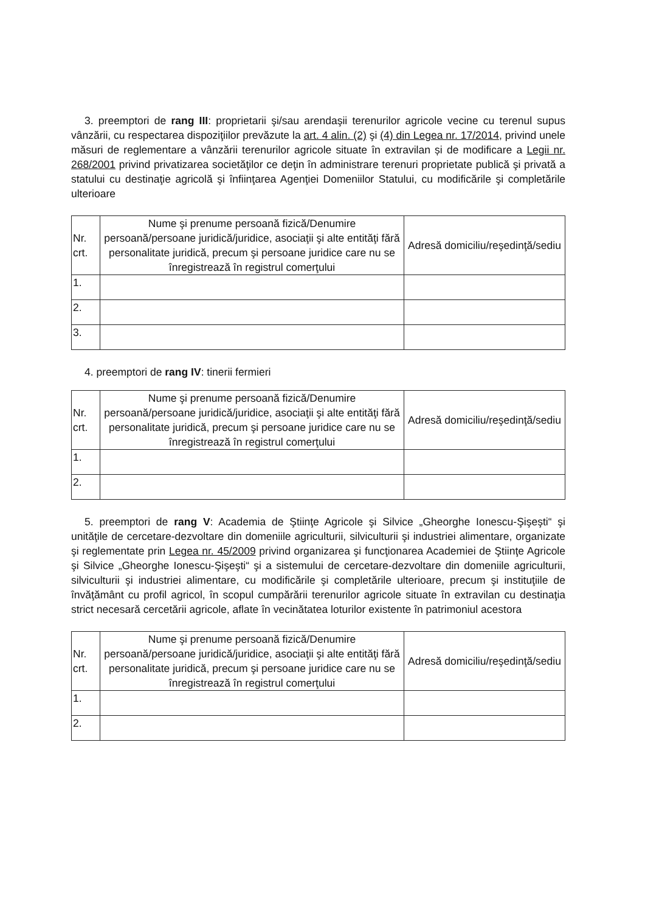3. preemptori de rang III: proprietarii şi/sau arendaşii terenurilor agricole vecine cu terenul supus vânzării, cu respectarea dispoziţiilor prevăzute la art. 4 alin. (2) şi (4) din Legea nr. 17/2014, privind unele măsuri de reglementare a vânzării terenurilor agricole situate în extravilan și de modificare a Legii nr. 268/2001 privind privatizarea societăţilor ce deţin în administrare terenuri proprietate publică şi privată a statului cu destinaţie agricolă şi înfiinţarea Agenţiei Domeniilor Statului, cu modificările şi completările ulterioare
| Nr. crt. | Nume şi prenume persoană fizică/Denumire persoană/persoane juridică/juridice, asociaţii şi alte entităţi fără personalitate juridică, precum şi persoane juridice care nu se înregistrează în registrul comerţului | Adresă domiciliu/reşedinţă/sediu |
| --- | --- | --- |
| 1. | | |
| 2. | | |
| 3. | | |
4. preemptori de rang IV: tinerii fermieri
| Nr. crt. | Nume şi prenume persoană fizică/Denumire persoană/persoane juridică/juridice, asociaţii şi alte entităţi fără personalitate juridică, precum şi persoane juridice care nu se înregistrează în registrul comerţului | Adresă domiciliu/reşedinţă/sediu |
| --- | --- | --- |
| 1. | | |
| 2. | | |
5. preemptori de rang V: Academia de Ştiinţe Agricole şi Silvice „Gheorghe Ionescu-Şişeşti“ şi unităţile de cercetare-dezvoltare din domeniile agriculturii, silviculturii şi industriei alimentare, organizate şi reglementate prin Legea nr. 45/2009 privind organizarea şi funcţionarea Academiei de Ştiinţe Agricole şi Silvice „Gheorghe Ionescu-Şişeşti“ şi a sistemului de cercetare-dezvoltare din domeniile agriculturii, silviculturii şi industriei alimentare, cu modificările şi completările ulterioare, precum şi instituţiile de învăţământ cu profil agricol, în scopul cumpărării terenurilor agricole situate în extravilan cu destinaţia strict necesară cercetării agricole, aflate în vecinătatea loturilor existente în patrimoniul acestora
| Nr. crt. | Nume şi prenume persoană fizică/Denumire persoană/persoane juridică/juridice, asociaţii şi alte entităţi fără personalitate juridică, precum şi persoane juridice care nu se înregistrează în registrul comerţului | Adresă domiciliu/reşedinţă/sediu |
| --- | --- | --- |
| 1. | | |
| 2. | | |